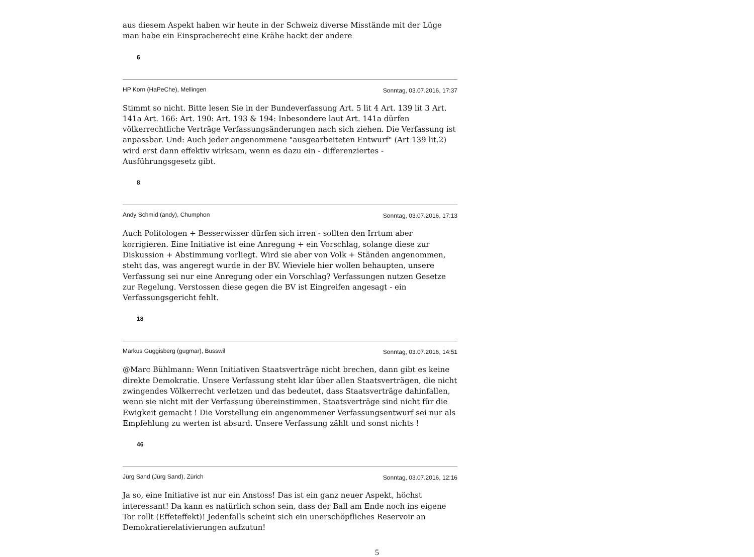aus diesem Aspekt haben wir heute in der Schweiz diverse Misstände mit der Lüge man habe ein Einspracherecht eine Krähe hackt der andere
6
HP Korn (HaPeChe), Mellingen Sonntag, 03.07.2016, 17:37
Stimmt so nicht. Bitte lesen Sie in der Bundeverfassung Art. 5 lit 4 Art. 139 lit 3 Art. 141a Art. 166: Art. 190: Art. 193 & 194: Inbesondere laut Art. 141a dürfen völkerrechtliche Verträge Verfassungsänderungen nach sich ziehen. Die Verfassung ist anpassbar. Und: Auch jeder angenommene "ausgearbeiteten Entwurf" (Art 139 lit.2) wird erst dann effektiv wirksam, wenn es dazu ein - differenziertes - Ausführungsgesetz gibt.
8
Andy Schmid (andy), Chumphon Sonntag, 03.07.2016, 17:13
Auch Politologen + Besserwisser dürfen sich irren - sollten den Irrtum aber korrigieren. Eine Initiative ist eine Anregung + ein Vorschlag, solange diese zur Diskussion + Abstimmung vorliegt. Wird sie aber von Volk + Ständen angenommen, steht das, was angeregt wurde in der BV. Wieviele hier wollen behaupten, unsere Verfassung sei nur eine Anregung oder ein Vorschlag? Verfassungen nutzen Gesetze zur Regelung. Verstossen diese gegen die BV ist Eingreifen angesagt - ein Verfassungsgericht fehlt.
18
Markus Guggisberg (gugmar), Busswil Sonntag, 03.07.2016, 14:51
@Marc Bühlmann: Wenn Initiativen Staatsverträge nicht brechen, dann gibt es keine direkte Demokratie. Unsere Verfassung steht klar über allen Staatsverträgen, die nicht zwingendes Völkerrecht verletzen und das bedeutet, dass Staatsverträge dahinfallen, wenn sie nicht mit der Verfassung übereinstimmen. Staatsverträge sind nicht für die Ewigkeit gemacht ! Die Vorstellung ein angenommener Verfassungsentwurf sei nur als Empfehlung zu werten ist absurd. Unsere Verfassung zählt und sonst nichts !
46
Jürg Sand (Jürg Sand), Zürich Sonntag, 03.07.2016, 12:16
Ja so, eine Initiative ist nur ein Anstoss! Das ist ein ganz neuer Aspekt, höchst interessant! Da kann es natürlich schon sein, dass der Ball am Ende noch ins eigene Tor rollt (Effeteffekt)! Jedenfalls scheint sich ein unerschöpfliches Reservoir an Demokratierelativierungen aufzutun!
5